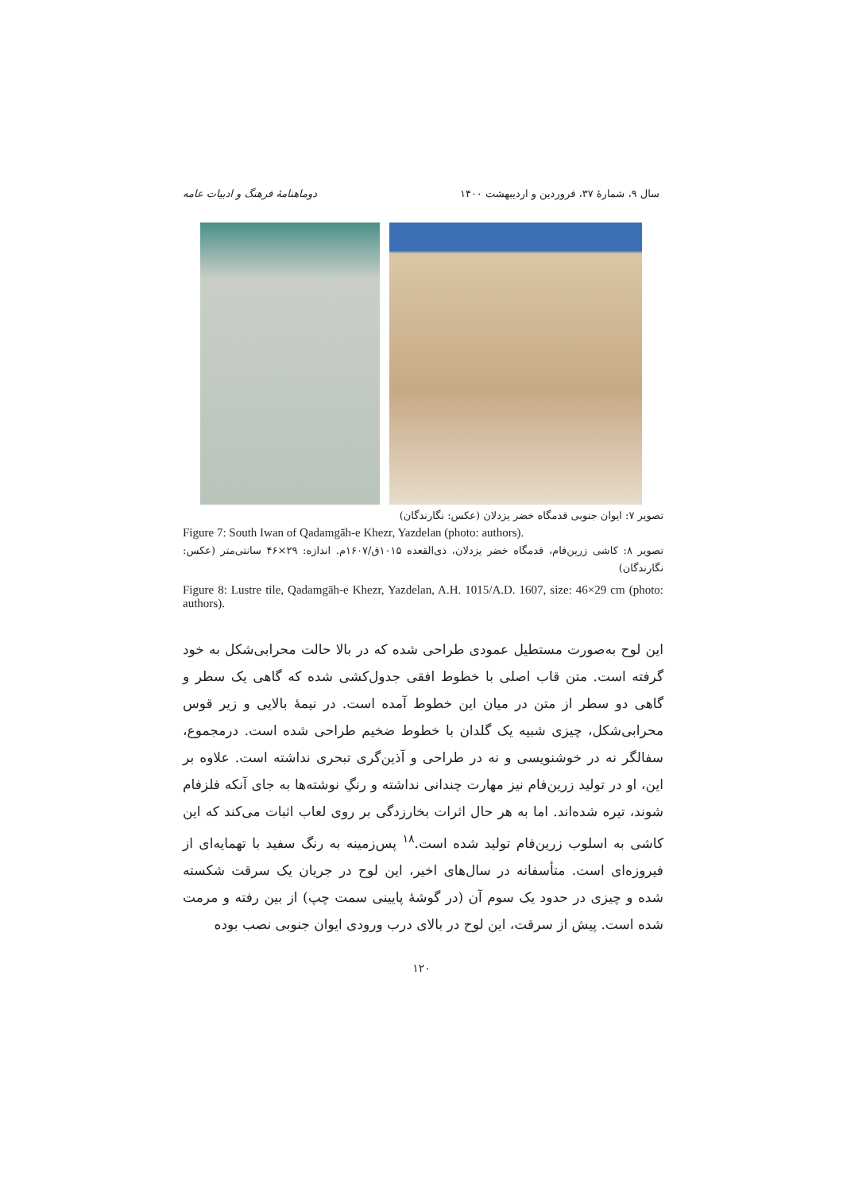سال ۹، شمارهٔ ۳۷، فروردین و اردیبهشت ۱۴۰۰ دوماهنامهٔ فرهنگ و ادبیات عامه
تصویر ۷: ایوان جنوبی قدمگاه خضر یزدلان (عکس: نگارندگان)
Figure 7: South Iwan of Qadamgāh-e Khezr, Yazdelan (photo: authors).
تصویر ۸: کاشی زرین‌فام، قدمگاه خضر یزدلان، ذی‌القعده ۱۰۱۵ق/۱۶۰۷م. اندازه: ۲۹×۴۶ سانتی‌متر (عکس: نگارندگان)
Figure 8: Lustre tile, Qadamgāh-e Khezr, Yazdelan, A.H. 1015/A.D. 1607, size: 46×29 cm (photo: authors).
این لوح به‌صورت مستطیل عمودی طراحی شده که در بالا حالت محرابی‌شکل به خود گرفته است. متن قاب اصلی با خطوط افقی جدول‌کشی شده که گاهی یک سطر و گاهی دو سطر از متن در میان این خطوط آمده است. در نیمهٔ بالایی و زیر قوس محرابی‌شکل، چیزی شبیه یک گلدان با خطوط ضخیم طراحی شده است. درمجموع، سفالگر نه در خوشنویسی و نه در طراحی و آذین‌گری تبحری نداشته است. علاوه بر این، او در تولید زرین‌فام نیز مهارت چندانی نداشته و رنگِ نوشته‌ها به جای آنکه فلزفام شوند، تیره شده‌اند. اما به هر حال اثرات بخارزدگی بر روی لعاب اثبات می‌کند که این کاشی به اسلوب زرین‌فام تولید شده است.<sup>۱۸</sup> پس‌زمینه به رنگ سفید با تهمایه‌ای از فیروزه‌ای است. متأسفانه در سال‌های اخیر، این لوح در جریان یک سرقت شکسته شده و چیزی در حدود یک سوم آن (در گوشهٔ پایینی سمت چپ) از بین رفته و مرمت شده است. پیش از سرقت، این لوح در بالای درب ورودی ایوان جنوبی نصب بوده
۱۲۰